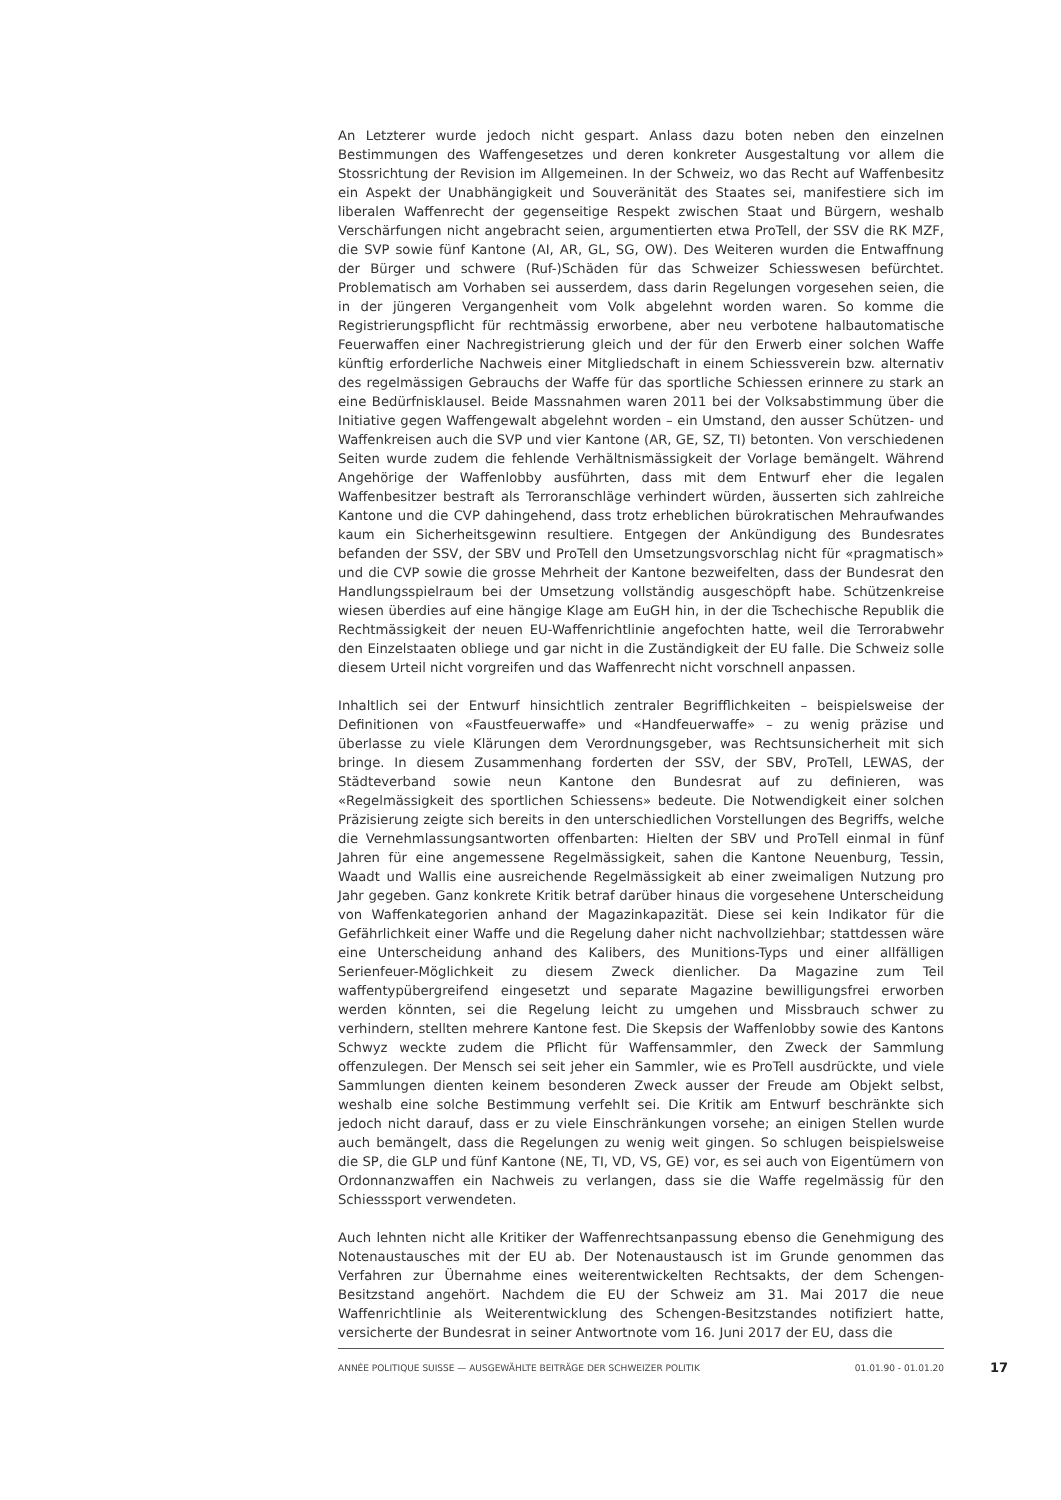An Letzterer wurde jedoch nicht gespart. Anlass dazu boten neben den einzelnen Bestimmungen des Waffengesetzes und deren konkreter Ausgestaltung vor allem die Stossrichtung der Revision im Allgemeinen. In der Schweiz, wo das Recht auf Waffenbesitz ein Aspekt der Unabhängigkeit und Souveränität des Staates sei, manifestiere sich im liberalen Waffenrecht der gegenseitige Respekt zwischen Staat und Bürgern, weshalb Verschärfungen nicht angebracht seien, argumentierten etwa ProTell, der SSV die RK MZF, die SVP sowie fünf Kantone (AI, AR, GL, SG, OW). Des Weiteren wurden die Entwaffnung der Bürger und schwere (Ruf-)Schäden für das Schweizer Schiesswesen befürchtet. Problematisch am Vorhaben sei ausserdem, dass darin Regelungen vorgesehen seien, die in der jüngeren Vergangenheit vom Volk abgelehnt worden waren. So komme die Registrierungspflicht für rechtmässig erworbene, aber neu verbotene halbautomatische Feuerwaffen einer Nachregistrierung gleich und der für den Erwerb einer solchen Waffe künftig erforderliche Nachweis einer Mitgliedschaft in einem Schiessverein bzw. alternativ des regelmässigen Gebrauchs der Waffe für das sportliche Schiessen erinnere zu stark an eine Bedürfnisklausel. Beide Massnahmen waren 2011 bei der Volksabstimmung über die Initiative gegen Waffengewalt abgelehnt worden – ein Umstand, den ausser Schützen- und Waffenkreisen auch die SVP und vier Kantone (AR, GE, SZ, TI) betonten. Von verschiedenen Seiten wurde zudem die fehlende Verhältnismässigkeit der Vorlage bemängelt. Während Angehörige der Waffenlobby ausführten, dass mit dem Entwurf eher die legalen Waffenbesitzer bestraft als Terroranschläge verhindert würden, äusserten sich zahlreiche Kantone und die CVP dahingehend, dass trotz erheblichen bürokratischen Mehraufwandes kaum ein Sicherheitsgewinn resultiere. Entgegen der Ankündigung des Bundesrates befanden der SSV, der SBV und ProTell den Umsetzungsvorschlag nicht für «pragmatisch» und die CVP sowie die grosse Mehrheit der Kantone bezweifelten, dass der Bundesrat den Handlungsspielraum bei der Umsetzung vollständig ausgeschöpft habe. Schützenkreise wiesen überdies auf eine hängige Klage am EuGH hin, in der die Tschechische Republik die Rechtmässigkeit der neuen EU-Waffenrichtlinie angefochten hatte, weil die Terrorabwehr den Einzelstaaten obliege und gar nicht in die Zuständigkeit der EU falle. Die Schweiz solle diesem Urteil nicht vorgreifen und das Waffenrecht nicht vorschnell anpassen.
Inhaltlich sei der Entwurf hinsichtlich zentraler Begrifflichkeiten – beispielsweise der Definitionen von «Faustfeuerwaffe» und «Handfeuerwaffe» – zu wenig präzise und überlasse zu viele Klärungen dem Verordnungsgeber, was Rechtsunsicherheit mit sich bringe. In diesem Zusammenhang forderten der SSV, der SBV, ProTell, LEWAS, der Städteverband sowie neun Kantone den Bundesrat auf zu definieren, was «Regelmässigkeit des sportlichen Schiessens» bedeute. Die Notwendigkeit einer solchen Präzisierung zeigte sich bereits in den unterschiedlichen Vorstellungen des Begriffs, welche die Vernehmlassungsantworten offenbarten: Hielten der SBV und ProTell einmal in fünf Jahren für eine angemessene Regelmässigkeit, sahen die Kantone Neuenburg, Tessin, Waadt und Wallis eine ausreichende Regelmässigkeit ab einer zweimaligen Nutzung pro Jahr gegeben. Ganz konkrete Kritik betraf darüber hinaus die vorgesehene Unterscheidung von Waffenkategorien anhand der Magazinkapazität. Diese sei kein Indikator für die Gefährlichkeit einer Waffe und die Regelung daher nicht nachvollziehbar; stattdessen wäre eine Unterscheidung anhand des Kalibers, des Munitions-Typs und einer allfälligen Serienfeuer-Möglichkeit zu diesem Zweck dienlicher. Da Magazine zum Teil waffentypübergreifend eingesetzt und separate Magazine bewilligungsfrei erworben werden könnten, sei die Regelung leicht zu umgehen und Missbrauch schwer zu verhindern, stellten mehrere Kantone fest. Die Skepsis der Waffenlobby sowie des Kantons Schwyz weckte zudem die Pflicht für Waffensammler, den Zweck der Sammlung offenzulegen. Der Mensch sei seit jeher ein Sammler, wie es ProTell ausdrückte, und viele Sammlungen dienten keinem besonderen Zweck ausser der Freude am Objekt selbst, weshalb eine solche Bestimmung verfehlt sei. Die Kritik am Entwurf beschränkte sich jedoch nicht darauf, dass er zu viele Einschränkungen vorsehe; an einigen Stellen wurde auch bemängelt, dass die Regelungen zu wenig weit gingen. So schlugen beispielsweise die SP, die GLP und fünf Kantone (NE, TI, VD, VS, GE) vor, es sei auch von Eigentümern von Ordonnanzwaffen ein Nachweis zu verlangen, dass sie die Waffe regelmässig für den Schiesssport verwendeten.
Auch lehnten nicht alle Kritiker der Waffenrechtsanpassung ebenso die Genehmigung des Notenaustausches mit der EU ab. Der Notenaustausch ist im Grunde genommen das Verfahren zur Übernahme eines weiterentwickelten Rechtsakts, der dem Schengen-Besitzstand angehört. Nachdem die EU der Schweiz am 31. Mai 2017 die neue Waffenrichtlinie als Weiterentwicklung des Schengen-Besitzstandes notifiziert hatte, versicherte der Bundesrat in seiner Antwortnote vom 16. Juni 2017 der EU, dass die
ANNÉE POLITIQUE SUISSE — AUSGEWÄHLTE BEITRÄGE DER SCHWEIZER POLITIK 01.01.90 - 01.01.20
17